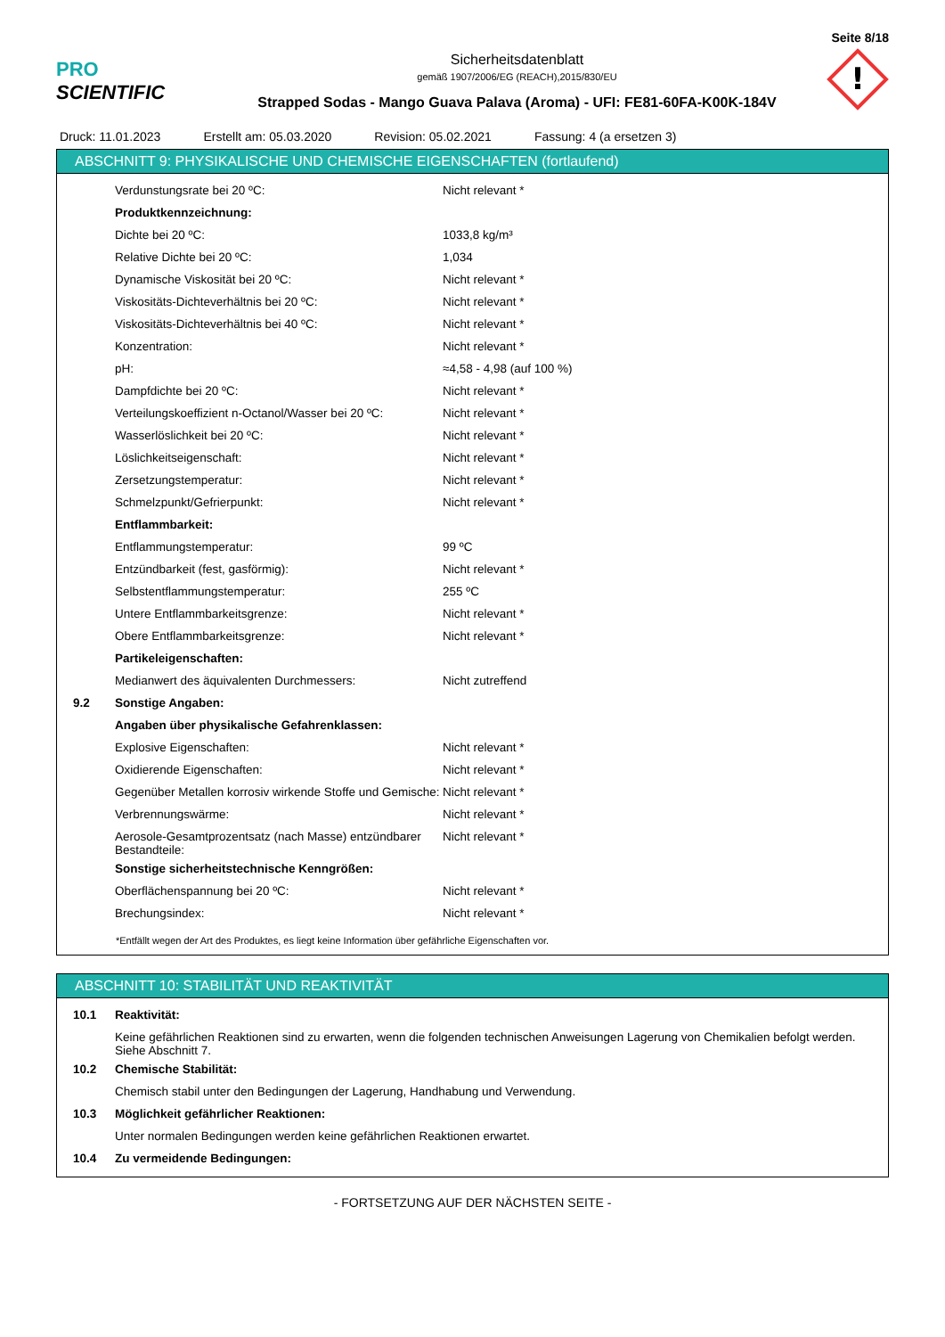Seite 8/18
PRO SCIENTIFIC
Sicherheitsdatenblatt
gemäß 1907/2006/EG (REACH),2015/830/EU
Strapped Sodas - Mango Guava Palava (Aroma) - UFI: FE81-60FA-K00K-184V
!
Druck: 11.01.2023 Erstellt am: 05.03.2020 Revision: 05.02.2021 Fassung: 4 (a ersetzen 3)
ABSCHNITT 9: PHYSIKALISCHE UND CHEMISCHE EIGENSCHAFTEN (fortlaufend)
| | Verdunstungsrate bei 20 ºC: | Nicht relevant * |
| | Produktkennzeichnung: | |
| | Dichte bei 20 ºC: | 1033,8 kg/m³ |
| | Relative Dichte bei 20 ºC: | 1,034 |
| | Dynamische Viskosität bei 20 ºC: | Nicht relevant * |
| | Viskositäts-Dichteverhältnis bei 20 ºC: | Nicht relevant * |
| | Viskositäts-Dichteverhältnis bei 40 ºC: | Nicht relevant * |
| | Konzentration: | Nicht relevant * |
| | pH: | ≈4,58 - 4,98 (auf 100 %) |
| | Dampfdichte bei 20 ºC: | Nicht relevant * |
| | Verteilungskoeffizient n-Octanol/Wasser bei 20 ºC: | Nicht relevant * |
| | Wasserlöslichkeit bei 20 ºC: | Nicht relevant * |
| | Löslichkeitseigenschaft: | Nicht relevant * |
| | Zersetzungstemperatur: | Nicht relevant * |
| | Schmelzpunkt/Gefrierpunkt: | Nicht relevant * |
| | Entflammbarkeit: | |
| | Entflammungstemperatur: | 99 ºC |
| | Entzündbarkeit (fest, gasförmig): | Nicht relevant * |
| | Selbstentflammungstemperatur: | 255 ºC |
| | Untere Entflammbarkeitsgrenze: | Nicht relevant * |
| | Obere Entflammbarkeitsgrenze: | Nicht relevant * |
| | Partikeleigenschaften: | |
| | Medianwert des äquivalenten Durchmessers: | Nicht zutreffend |
| 9.2 | Sonstige Angaben: | |
| | Angaben über physikalische Gefahrenklassen: | |
| | Explosive Eigenschaften: | Nicht relevant * |
| | Oxidierende Eigenschaften: | Nicht relevant * |
| | Gegenüber Metallen korrosiv wirkende Stoffe und Gemische: | Nicht relevant * |
| | Verbrennungswärme: | Nicht relevant * |
| | Aerosole-Gesamtprozentsatz (nach Masse) entzündbarer Bestandteile: | Nicht relevant * |
| | Sonstige sicherheitstechnische Kenngrößen: | |
| | Oberflächenspannung bei 20 ºC: | Nicht relevant * |
| | Brechungsindex: | Nicht relevant * |
*Entfällt wegen der Art des Produktes, es liegt keine Information über gefährliche Eigenschaften vor.
ABSCHNITT 10: STABILITÄT UND REAKTIVITÄT
| 10.1 | Reaktivität: |
| | Keine gefährlichen Reaktionen sind zu erwarten, wenn die folgenden technischen Anweisungen Lagerung von Chemikalien befolgt werden. Siehe Abschnitt 7. |
| 10.2 | Chemische Stabilität: |
| | Chemisch stabil unter den Bedingungen der Lagerung, Handhabung und Verwendung. |
| 10.3 | Möglichkeit gefährlicher Reaktionen: |
| | Unter normalen Bedingungen werden keine gefährlichen Reaktionen erwartet. |
| 10.4 | Zu vermeidende Bedingungen: |
- FORTSETZUNG AUF DER NÄCHSTEN SEITE -